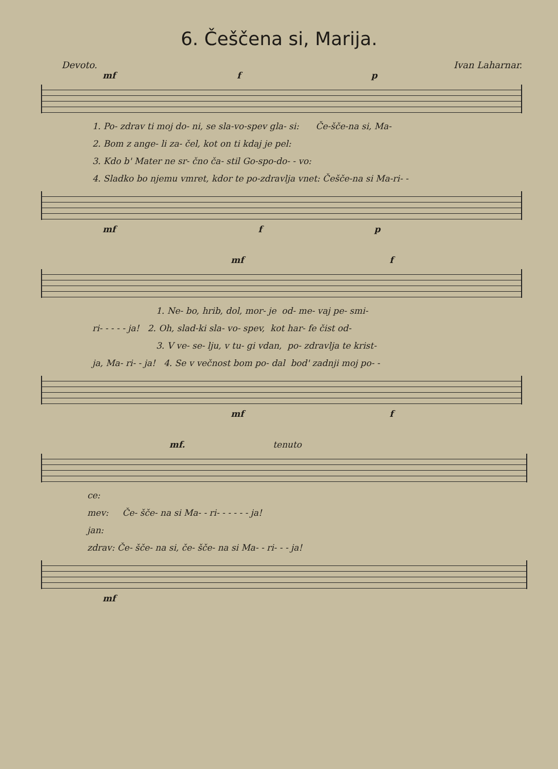6. Češčena si, Marija.
Devoto. Ivan Laharnar.
mf f p
1. Po- zdrav ti moj do- ni, se sla-vo-spev gla- si: Če-šče-na si, Ma- 2. Bom z ange- li za- čel, kot on ti kdaj je pel: 3. Kdo b' Mater ne sr- čno ča- stil Go-spo-do- - vo: 4. Sladko bo njemu vmret, kdor te po-zdravlja vnet: Češče-na si Ma-ri- -
mf f p
mf f
1. Ne- bo, hrib, dol, mor- je od- me- vaj pe- smi- ri- - - - - ja! 2. Oh, slad-ki sla- vo- spev, kot har- fe čist od- 3. V ve- se- lju, v tu- gi vdan, po- zdravlja te krist- ja, Ma- ri- - ja! 4. Se v večnost bom po- dal bod' zadnji moj po- -
mf f
mf. tenuto
ce: mev: Če- šče- na si Ma- - ri- - - - - - ja! jan: zdrav: Če- šče- na si, če- šče- na si Ma- - ri- - - ja!
mf